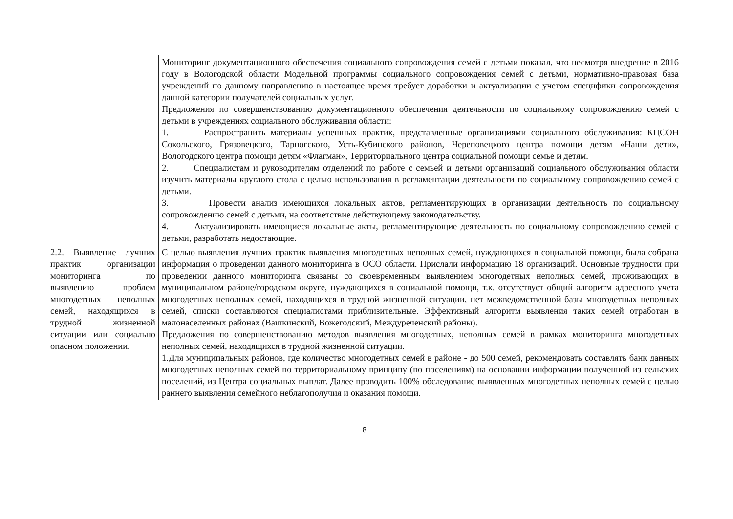| | Мониторинг документационного обеспечения социального сопровождения семей с детьми показал, что несмотря внедрение в 2016 году в Вологодской области Модельной программы социального сопровождения семей с детьми, нормативно-правовая база учреждений по данному направлению в настоящее время требует доработки и актуализации с учетом специфики сопровождения данной категории получателей социальных услуг. Предложения по совершенствованию документационного обеспечения деятельности по социальному сопровождению семей с детьми в учреждениях социального обслуживания области: 1. Распространить материалы успешных практик, представленные организациями социального обслуживания: КЦСОН Сокольского, Грязовецкого, Тарногского, Усть-Кубинского районов, Череповецкого центра помощи детям «Наши дети», Вологодского центра помощи детям «Флагман», Территориального центра социальной помощи семье и детям. 2. Специалистам и руководителям отделений по работе с семьей и детьми организаций социального обслуживания области изучить материалы круглого стола с целью использования в регламентации деятельности по социальному сопровождению семей с детьми. 3. Провести анализ имеющихся локальных актов, регламентирующих в организации деятельность по социальному сопровождению семей с детьми, на соответствие действующему законодательству. 4. Актуализировать имеющиеся локальные акты, регламентирующие деятельность по социальному сопровождению семей с детьми, разработать недостающие. |
| 2.2. Выявление лучших практик организации мониторинга по выявлению проблем многодетных неполных семей, находящихся в трудной жизненной ситуации или социально опасном положении. | С целью выявления лучших практик выявления многодетных неполных семей, нуждающихся в социальной помощи, была собрана информация о проведении данного мониторинга в ОСО области. Прислали информацию 18 организаций. Основные трудности при проведении данного мониторинга связаны со своевременным выявлением многодетных неполных семей, проживающих в муниципальном районе/городском округе, нуждающихся в социальной помощи, т.к. отсутствует общий алгоритм адресного учета многодетных неполных семей, находящихся в трудной жизненной ситуации, нет межведомственной базы многодетных неполных семей, списки составляются специалистами приблизительные. Эффективный алгоритм выявления таких семей отработан в малонаселенных районах (Вашкинский, Вожегодский, Междуреченский районы). Предложения по совершенствованию методов выявления многодетных, неполных семей в рамках мониторинга многодетных неполных семей, находящихся в трудной жизненной ситуации. 1.Для муниципальных районов, где количество многодетных семей в районе - до 500 семей, рекомендовать составлять банк данных многодетных неполных семей по территориальному принципу (по поселениям) на основании информации полученной из сельских поселений, из Центра социальных выплат. Далее проводить 100% обследование выявленных многодетных неполных семей с целью раннего выявления семейного неблагополучия и оказания помощи. |
8